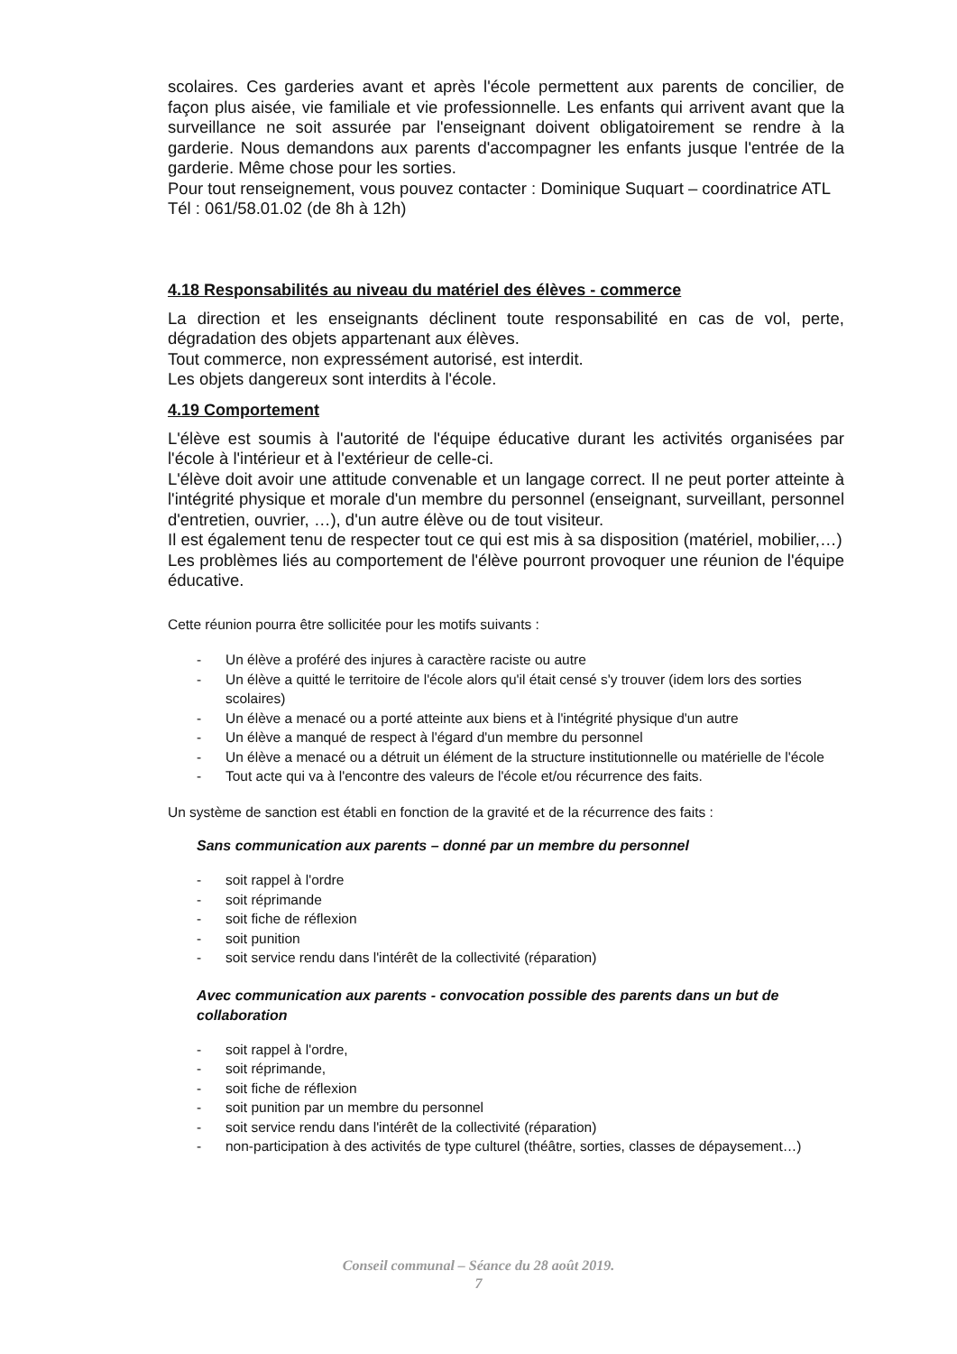scolaires. Ces garderies avant et après l'école permettent aux parents de concilier, de façon plus aisée, vie familiale et vie professionnelle. Les enfants qui arrivent avant que la surveillance ne soit assurée par l'enseignant doivent obligatoirement se rendre à la garderie. Nous demandons aux parents d'accompagner les enfants jusque l'entrée de la garderie. Même chose pour les sorties.
Pour tout renseignement, vous pouvez contacter : Dominique Suquart – coordinatrice ATL
Tél : 061/58.01.02 (de 8h à 12h)
4.18 Responsabilités au niveau du matériel des élèves - commerce
La direction et les enseignants déclinent toute responsabilité en cas de vol, perte, dégradation des objets appartenant aux élèves.
Tout commerce, non expressément autorisé, est interdit.
Les objets dangereux sont interdits à l'école.
4.19 Comportement
L'élève est soumis à l'autorité de l'équipe éducative durant les activités organisées par l'école à l'intérieur et à l'extérieur de celle-ci.
L'élève doit avoir une attitude convenable et un langage correct. Il ne peut porter atteinte à l'intégrité physique et morale d'un membre du personnel (enseignant, surveillant, personnel d'entretien, ouvrier, …), d'un autre élève ou de tout visiteur.
Il est également tenu de respecter tout ce qui est mis à sa disposition (matériel, mobilier,…)
Les problèmes liés au comportement de l'élève pourront provoquer une réunion de l'équipe éducative.
Cette réunion pourra être sollicitée pour les motifs suivants :
- Un élève a proféré des injures à caractère raciste ou autre
- Un élève a quitté le territoire de l'école alors qu'il était censé s'y trouver (idem lors des sorties scolaires)
- Un élève a menacé ou a porté atteinte aux biens et à l'intégrité physique d'un autre
- Un élève a manqué de respect à l'égard d'un membre du personnel
- Un élève a menacé ou a détruit un élément de la structure institutionnelle ou matérielle de l'école
- Tout acte qui va à l'encontre des valeurs de l'école et/ou récurrence des faits.
Un système de sanction est établi en fonction de la gravité et de la récurrence des faits :
Sans communication aux parents – donné par un membre du personnel
- soit rappel à l'ordre
- soit réprimande
- soit fiche de réflexion
- soit punition
- soit service rendu dans l'intérêt de la collectivité (réparation)
Avec communication aux parents - convocation possible des parents dans un but de collaboration
- soit rappel à l'ordre,
- soit réprimande,
- soit fiche de réflexion
- soit punition par un membre du personnel
- soit service rendu dans l'intérêt de la collectivité (réparation)
- non-participation à des activités de type culturel (théâtre, sorties, classes de dépaysement…)
Conseil communal – Séance du 28 août 2019.
7